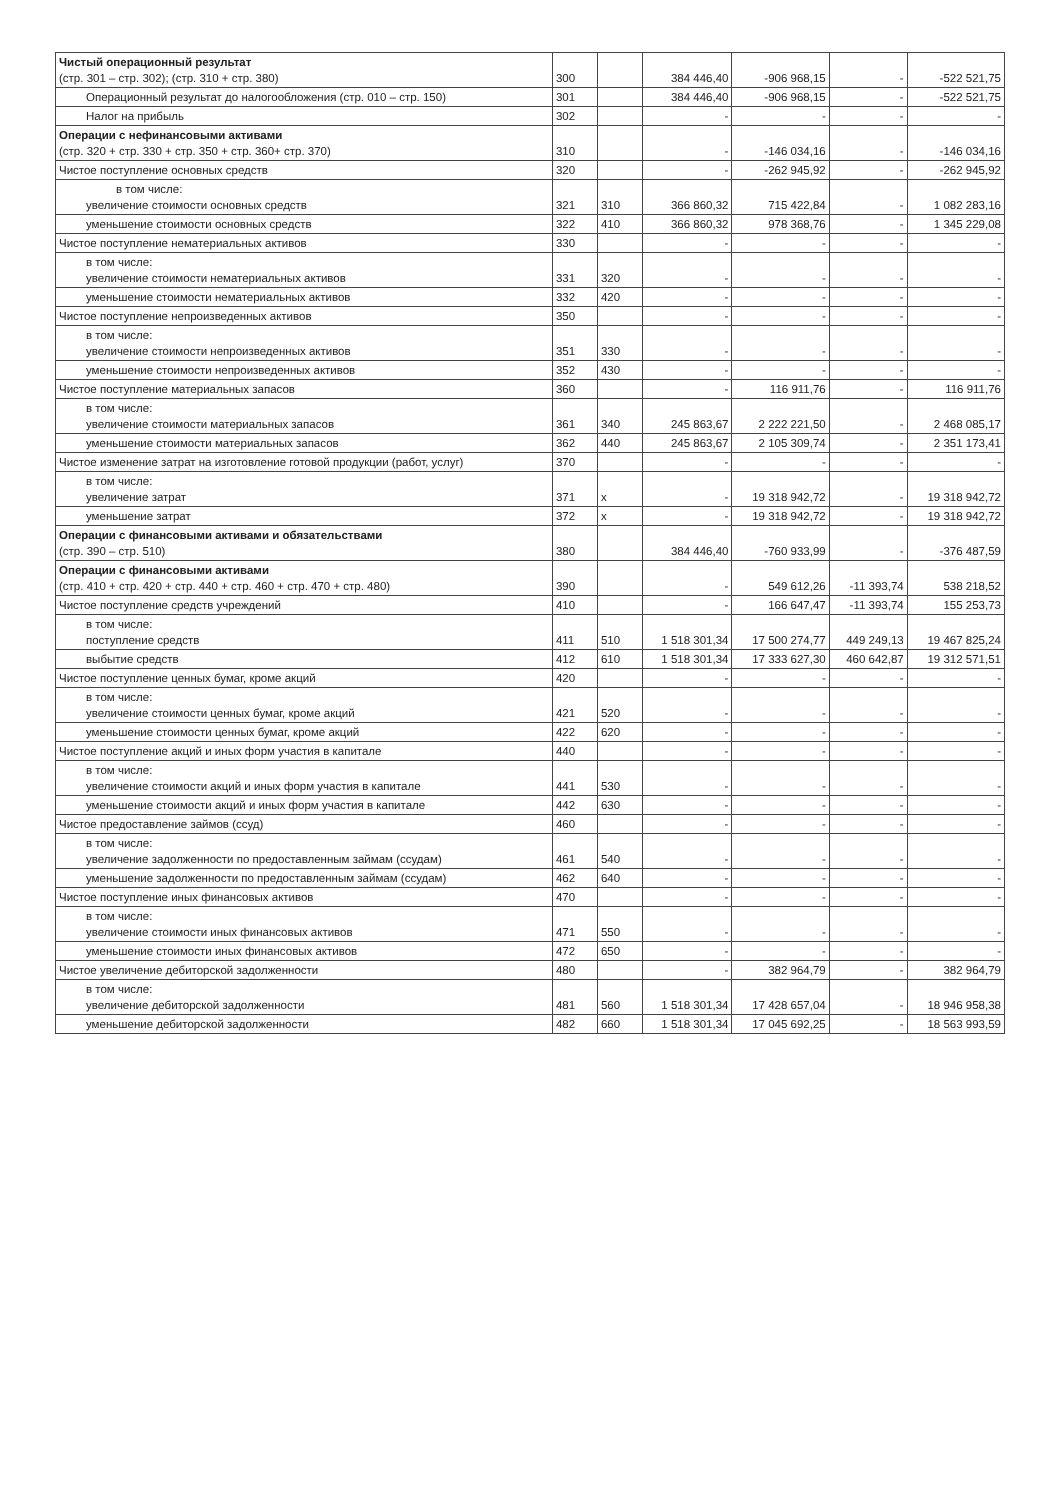| Чистый операционный результат (стр. 301 – стр. 302); (стр. 310 + стр. 380) | 300 | | 384 446,40 | -906 968,15 | - | -522 521,75 |
| Операционный результат до налогообложения (стр. 010 – стр. 150) | 301 | | 384 446,40 | -906 968,15 | - | -522 521,75 |
| Налог на прибыль | 302 | | - | - | - | - |
| Операции с нефинансовыми активами (стр. 320 + стр. 330 + стр. 350 + стр. 360+ стр. 370) | 310 | | - | -146 034,16 | - | -146 034,16 |
| Чистое поступление основных средств | 320 | | - | -262 945,92 | - | -262 945,92 |
| в том числе: увеличение стоимости основных средств | 321 | 310 | 366 860,32 | 715 422,84 | - | 1 082 283,16 |
| уменьшение стоимости основных средств | 322 | 410 | 366 860,32 | 978 368,76 | - | 1 345 229,08 |
| Чистое поступление нематериальных активов | 330 | | - | - | - | - |
| в том числе: увеличение стоимости нематериальных активов | 331 | 320 | - | - | - | - |
| уменьшение стоимости нематериальных активов | 332 | 420 | - | - | - | - |
| Чистое поступление непроизведенных активов | 350 | | - | - | - | - |
| в том числе: увеличение стоимости непроизведенных активов | 351 | 330 | - | - | - | - |
| уменьшение стоимости непроизведенных активов | 352 | 430 | - | - | - | - |
| Чистое поступление материальных запасов | 360 | | - | 116 911,76 | - | 116 911,76 |
| в том числе: увеличение стоимости материальных запасов | 361 | 340 | 245 863,67 | 2 222 221,50 | - | 2 468 085,17 |
| уменьшение стоимости материальных запасов | 362 | 440 | 245 863,67 | 2 105 309,74 | - | 2 351 173,41 |
| Чистое изменение затрат на изготовление готовой продукции (работ, услуг) | 370 | | - | - | - | - |
| в том числе: увеличение затрат | 371 | x | - | 19 318 942,72 | - | 19 318 942,72 |
| уменьшение затрат | 372 | x | - | 19 318 942,72 | - | 19 318 942,72 |
| Операции с финансовыми активами и обязательствами (стр. 390 – стр. 510) | 380 | | 384 446,40 | -760 933,99 | - | -376 487,59 |
| Операции с финансовыми активами (стр. 410 + стр. 420 + стр. 440 + стр. 460 + стр. 470 + стр. 480) | 390 | | - | 549 612,26 | -11 393,74 | 538 218,52 |
| Чистое поступление средств учреждений | 410 | | - | 166 647,47 | -11 393,74 | 155 253,73 |
| в том числе: поступление средств | 411 | 510 | 1 518 301,34 | 17 500 274,77 | 449 249,13 | 19 467 825,24 |
| выбытие средств | 412 | 610 | 1 518 301,34 | 17 333 627,30 | 460 642,87 | 19 312 571,51 |
| Чистое поступление ценных бумаг, кроме акций | 420 | | - | - | - | - |
| в том числе: увеличение стоимости ценных бумаг, кроме акций | 421 | 520 | - | - | - | - |
| уменьшение стоимости ценных бумаг, кроме акций | 422 | 620 | - | - | - | - |
| Чистое поступление акций и иных форм участия в капитале | 440 | | - | - | - | - |
| в том числе: увеличение стоимости акций и иных форм участия в капитале | 441 | 530 | - | - | - | - |
| уменьшение стоимости акций и иных форм участия в капитале | 442 | 630 | - | - | - | - |
| Чистое предоставление займов (ссуд) | 460 | | - | - | - | - |
| в том числе: увеличение задолженности по предоставленным займам (ссудам) | 461 | 540 | - | - | - | - |
| уменьшение задолженности по предоставленным займам (ссудам) | 462 | 640 | - | - | - | - |
| Чистое поступление иных финансовых активов | 470 | | - | - | - | - |
| в том числе: увеличение стоимости иных финансовых активов | 471 | 550 | - | - | - | - |
| уменьшение стоимости иных финансовых активов | 472 | 650 | - | - | - | - |
| Чистое увеличение дебиторской задолженности | 480 | | - | 382 964,79 | - | 382 964,79 |
| в том числе: увеличение дебиторской задолженности | 481 | 560 | 1 518 301,34 | 17 428 657,04 | - | 18 946 958,38 |
| уменьшение дебиторской задолженности | 482 | 660 | 1 518 301,34 | 17 045 692,25 | - | 18 563 993,59 |